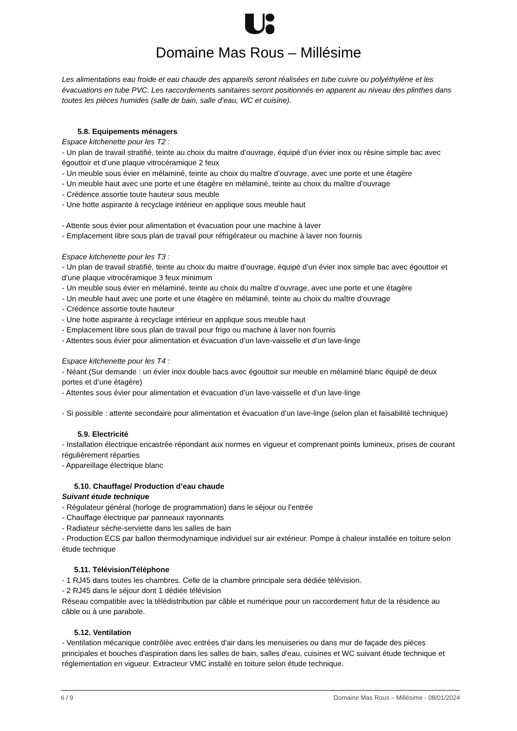Domaine Mas Rous – Millésime
Les alimentations eau froide et eau chaude des appareils seront réalisées en tube cuivre ou polyéthylène et les évacuations en tube PVC. Les raccordements sanitaires seront positionnés en apparent au niveau des plinthes dans toutes les pièces humides (salle de bain, salle d’eau, WC et cuisine).
5.8. Equipements ménagers
Espace kitchenette pour les T2 :
- Un plan de travail stratifié, teinte au choix du maitre d’ouvrage, équipé d’un évier inox ou résine simple bac avec égouttoir et d’une plaque vitrocéramique 2 feux
- Un meuble sous évier en mélaminé, teinte au choix du maître d’ouvrage, avec une porte et une étagère
- Un meuble haut avec une porte et une étagère en mélaminé, teinte au choix du maître d’ouvrage
- Crédence assortie toute hauteur sous meuble
- Une hotte aspirante à recyclage intérieur en applique sous meuble haut
- Attente sous évier pour alimentation et évacuation pour une machine à laver
- Emplacement libre sous plan de travail pour réfrigérateur ou machine à laver non fournis
Espace kitchenette pour les T3 :
- Un plan de travail stratifié, teinte au choix du maitre d’ouvrage, équipé d’un évier inox simple bac avec égouttoir et d’une plaque vitrocéramique 3 feux minimum
- Un meuble sous évier en mélaminé, teinte au choix du maître d’ouvrage, avec une porte et une étagère
- Un meuble haut avec une porte et une étagère en mélaminé, teinte au choix du maître d’ouvrage
- Crédence assortie toute hauteur
- Une hotte aspirante à recyclage intérieur en applique sous meuble haut
- Emplacement libre sous plan de travail pour frigo ou machine à laver non fournis
- Attentes sous évier pour alimentation et évacuation d’un lave-vaisselle et d’un lave-linge
Espace kitchenette pour les T4 :
- Néant (Sur demande : un évier inox double bacs avec égouttoir sur meuble en mélaminé blanc équipé de deux portes et d’une étagère)
- Attentes sous évier pour alimentation et évacuation d’un lave-vaisselle et d’un lave-linge
- Si possible : attente secondaire pour alimentation et évacuation d’un lave-linge (selon plan et faisabilité technique)
5.9. Electricité
- Installation électrique encastrée répondant aux normes en vigueur et comprenant points lumineux, prises de courant régulièrement réparties
- Appareillage électrique blanc
5.10. Chauffage/ Production d’eau chaude
Suivant étude technique
- Régulateur général (horloge de programmation) dans le séjour ou l’entrée
- Chauffage électrique par panneaux rayonnants
- Radiateur sèche-serviette dans les salles de bain
- Production ECS par ballon thermodynamique individuel sur air extérieur. Pompe à chaleur installée en toiture selon étude technique
5.11. Télévision/Téléphone
- 1 RJ45 dans toutes les chambres. Celle de la chambre principale sera dédiée télévision.
- 2 RJ45 dans le séjour dont 1 dédiée télévision
Réseau compatible avec la télédistribution par câble et numérique pour un raccordement futur de la résidence au câble ou à une parabole.
5.12. Ventilation
- Ventilation mécanique contrôlée avec entrées d'air dans les menuiseries ou dans mur de façade des pièces principales et bouches d'aspiration dans les salles de bain, salles d'eau, cuisines et WC suivant étude technique et réglementation en vigueur. Extracteur VMC installé en toiture selon étude technique.
6 / 9 Domaine Mas Rous – Millésime - 08/01/2024